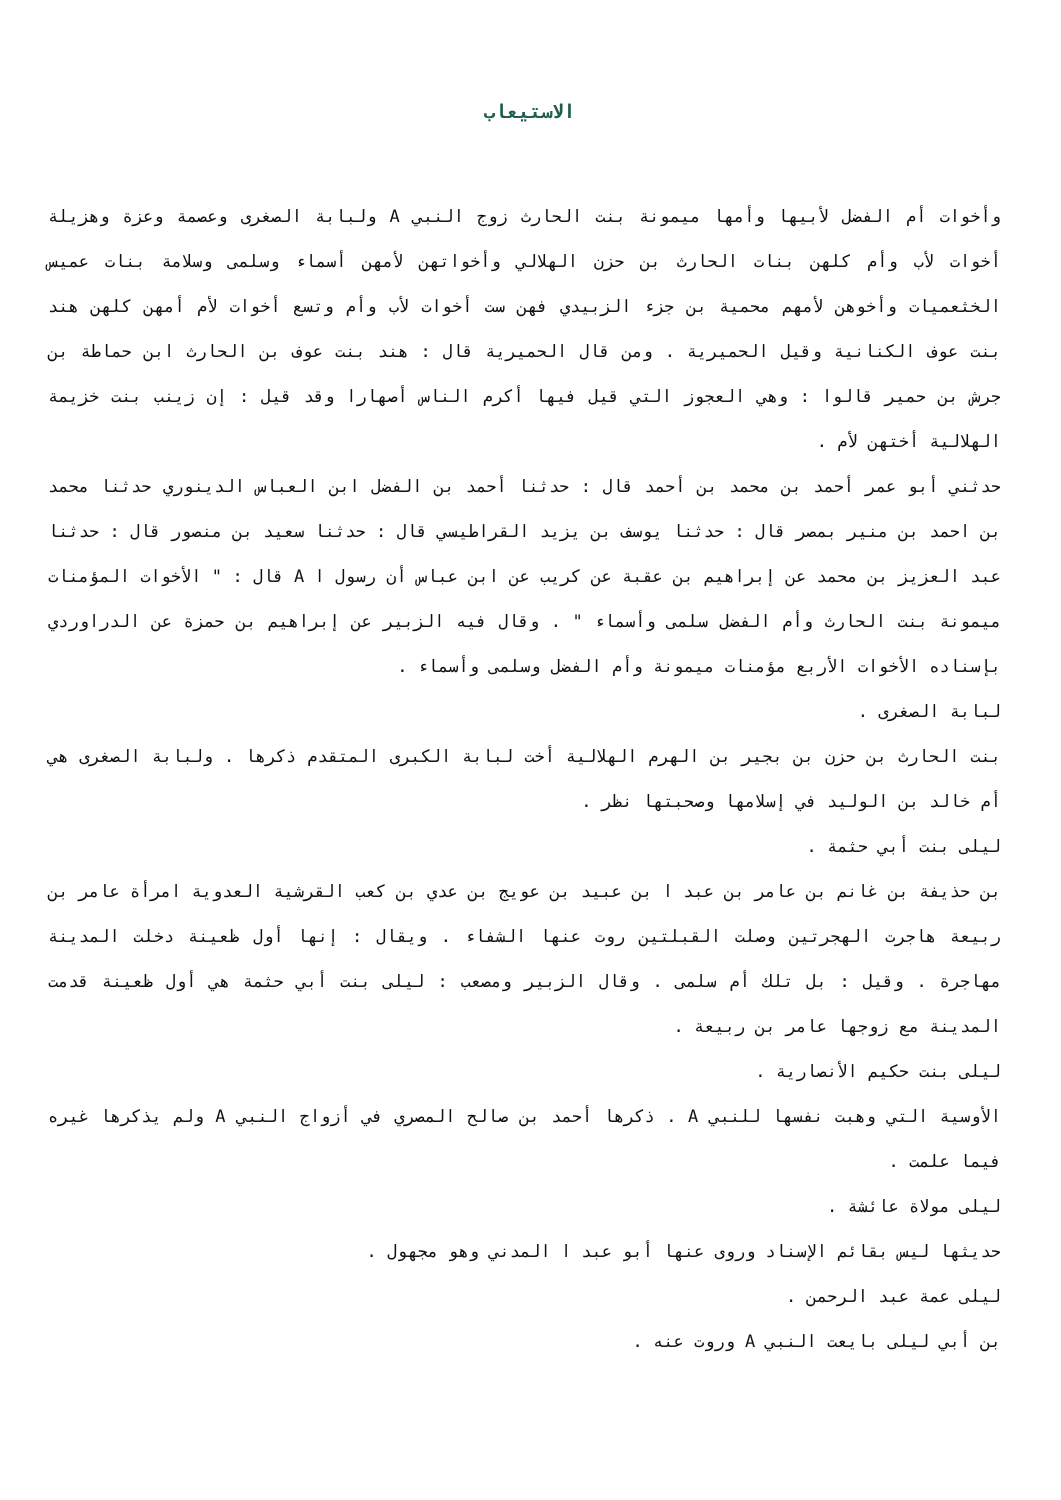الاستيعاب
وأخوات أم الفضل لأبيها وأمها ميمونة بنت الحارث زوج النبي A ولبابة الصغرى وعصمة وعزة وهزيلة أخوات لأب وأم كلهن بنات الحارث بن حزن الهلالي وأخواتهن لأمهن أسماء وسلمى وسلامة بنات عميس الخثعميات وأخوهن لأمهم محمية بن جزء الزبيدي فهن ست أخوات لأب وأم وتسع أخوات لأم أمهن كلهن هند بنت عوف الكنانية وقيل الحميرية . ومن قال الحميرية قال : هند بنت عوف بن الحارث ابن حماطة بن جرش بن حمير قالوا : وهي العجوز التي قيل فيها أكرم الناس أصهارا وقد قيل : إن زينب بنت خزيمة الهلالية أختهن لأم .
حدثني أبو عمر أحمد بن محمد بن أحمد قال : حدثنا أحمد بن الفضل ابن العباس الدينوري حدثنا محمد بن احمد بن منير بمصر قال : حدثنا يوسف بن يزيد القراطيسي قال : حدثنا سعيد بن منصور قال : حدثنا عبد العزيز بن محمد عن إبراهيم بن عقبة عن كريب عن ابن عباس أن رسول ا A قال : " الأخوات المؤمنات ميمونة بنت الحارث وأم الفضل سلمى وأسماء " . وقال فيه الزبير عن إبراهيم بن حمزة عن الدراوردي بإسناده الأخوات الأربع مؤمنات ميمونة وأم الفضل وسلمى وأسماء .
لبابة الصغرى .
بنت الحارث بن حزن بن بجير بن الهرم الهلالية أخت لبابة الكبرى المتقدم ذكرها . ولبابة الصغرى هي أم خالد بن الوليد في إسلامها وصحبتها نظر .
ليلى بنت أبي حثمة .
بن حذيفة بن غانم بن عامر بن عبد ا بن عبيد بن عويج بن عدي بن كعب القرشية العدوية امرأة عامر بن ربيعة هاجرت الهجرتين وصلت القبلتين روت عنها الشفاء . ويقال : إنها أول ظعينة دخلت المدينة مهاجرة . وقيل : بل تلك أم سلمى . وقال الزبير ومصعب : ليلى بنت أبي حثمة هي أول ظعينة قدمت المدينة مع زوجها عامر بن ربيعة .
ليلى بنت حكيم الأنصارية .
الأوسية التي وهبت نفسها للنبي A . ذكرها أحمد بن صالح المصري في أزواج النبي A ولم يذكرها غيره فيما علمت .
ليلى مولاة عائشة .
حديثها ليس بقائم الإسناد وروى عنها أبو عبد ا المدني وهو مجهول .
ليلى عمة عبد الرحمن .
بن أبي ليلى بايعت النبي A وروت عنه .